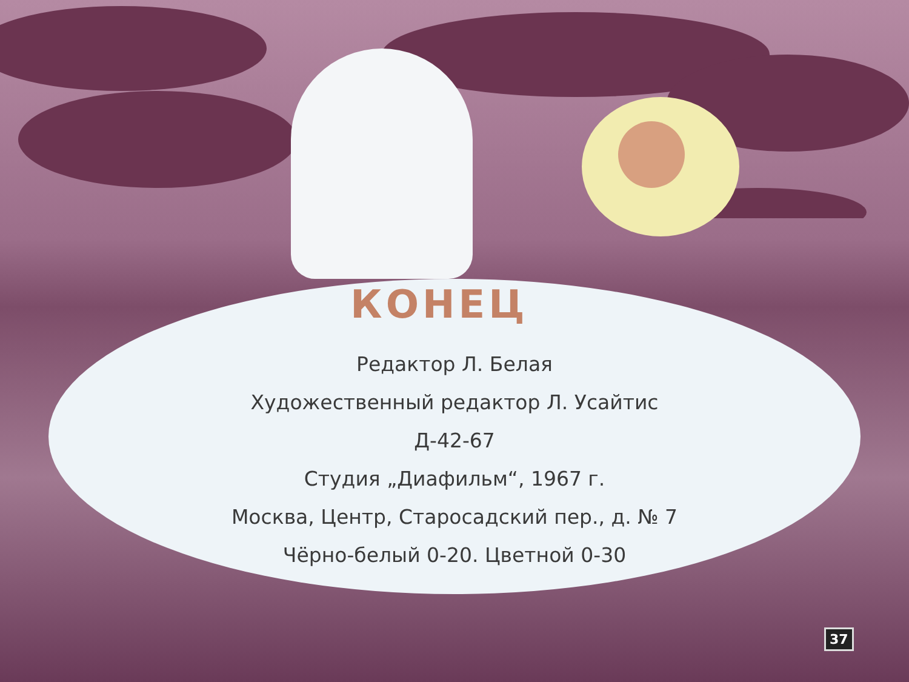КОНЕЦ
Редактор Л. Белая
Художественный редактор Л. Усайтис
Д-42-67
Студия „Диафильм“, 1967 г.
Москва, Центр, Старосадский пер., д. № 7
Чёрно-белый 0-20. Цветной 0-30
37